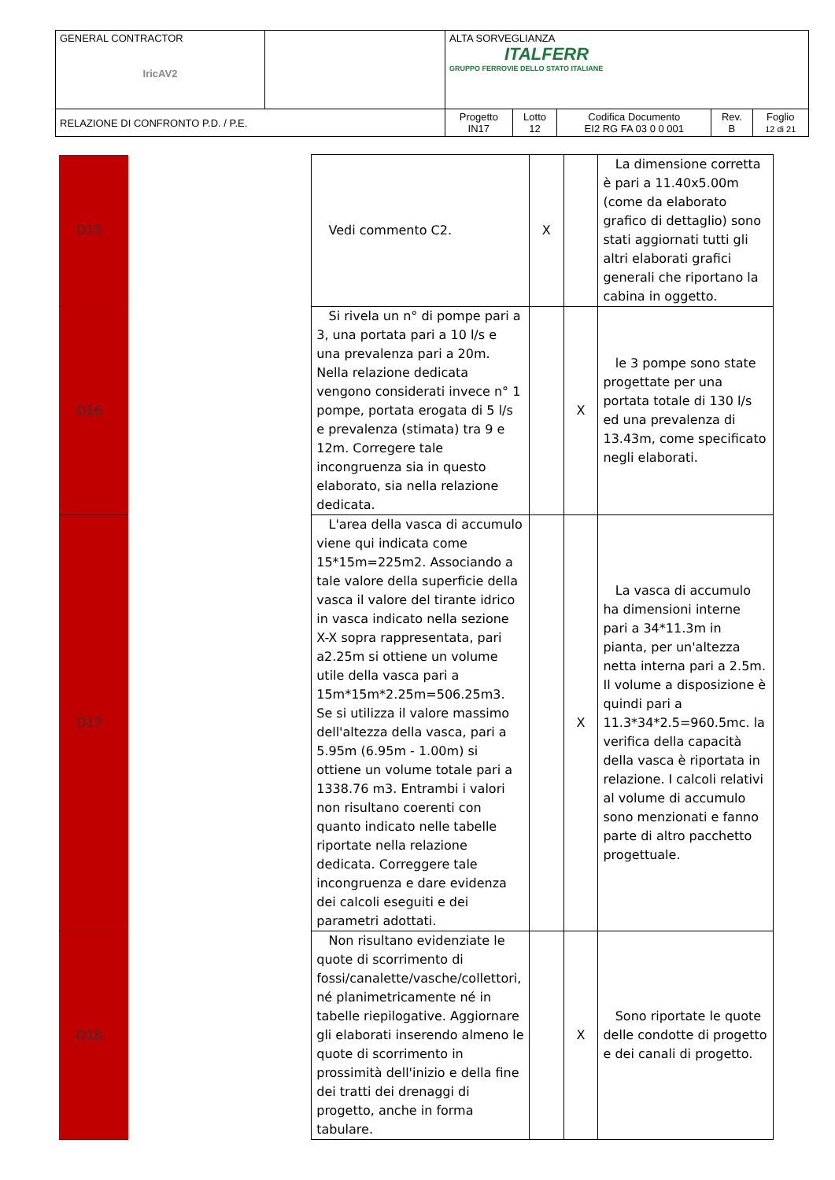| GENERAL CONTRACTOR IricAV2 | | ALTA SORVEGLIANZA ITALFERR GRUPPO FERROVIE DELLO STATO ITALIANE | | | | |
| RELAZIONE DI CONFRONTO P.D. / P.E. | | Progetto IN17 | Lotto 12 | Codifica Documento EI2 RG FA 03 0 0 001 | Rev. B | Foglio 12 di 21 |
| D15 | | Vedi commento C2. | X | | La dimensione corretta è pari a 11.40x5.00m (come da elaborato grafico di dettaglio) sono stati aggiornati tutti gli altri elaborati grafici generali che riportano la cabina in oggetto. |
| D16 | | Si rivela un n° di pompe pari a 3, una portata pari a 10 l/s e una prevalenza pari a 20m. Nella relazione dedicata vengono considerati invece n° 1 pompe, portata erogata di 5 l/s e prevalenza (stimata) tra 9 e 12m. Corregere tale incongruenza sia in questo elaborato, sia nella relazione dedicata. | | X | le 3 pompe sono state progettate per una portata totale di 130 l/s ed una prevalenza di 13.43m, come specificato negli elaborati. |
| D17 | | L'area della vasca di accumulo viene qui indicata come 15*15m=225m2. Associando a tale valore della superficie della vasca il valore del tirante idrico in vasca indicato nella sezione X-X sopra rappresentata, pari a2.25m si ottiene un volume utile della vasca pari a 15m*15m*2.25m=506.25m3. Se si utilizza il valore massimo dell'altezza della vasca, pari a 5.95m (6.95m - 1.00m) si ottiene un volume totale pari a 1338.76 m3. Entrambi i valori non risultano coerenti con quanto indicato nelle tabelle riportate nella relazione dedicata. Correggere tale incongruenza e dare evidenza dei calcoli eseguiti e dei parametri adottati. | | X | La vasca di accumulo ha dimensioni interne pari a 34*11.3m in pianta, per un'altezza netta interna pari a 2.5m. Il volume a disposizione è quindi pari a 11.3*34*2.5=960.5mc. la verifica della capacità della vasca è riportata in relazione. I calcoli relativi al volume di accumulo sono menzionati e fanno parte di altro pacchetto progettuale. |
| D18 | | Non risultano evidenziate le quote di scorrimento di fossi/canalette/vasche/collettori, né planimetricamente né in tabelle riepilogative. Aggiornare gli elaborati inserendo almeno le quote di scorrimento in prossimità dell'inizio e della fine dei tratti dei drenaggi di progetto, anche in forma tabulare. | | X | Sono riportate le quote delle condotte di progetto e dei canali di progetto. |